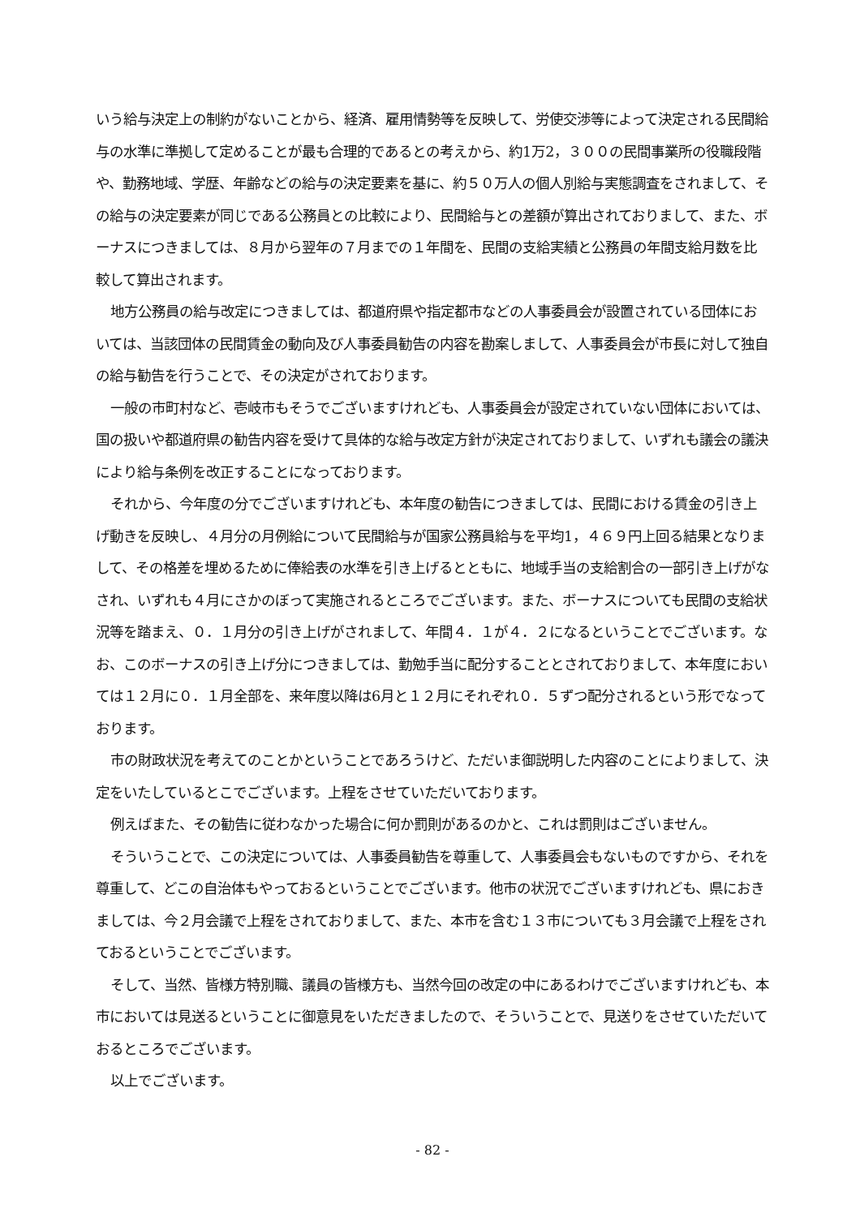いう給与決定上の制約がないことから、経済、雇用情勢等を反映して、労使交渉等によって決定される民間給与の水準に準拠して定めることが最も合理的であるとの考えから、約1万2，３００の民間事業所の役職段階や、勤務地域、学歴、年齢などの給与の決定要素を基に、約５０万人の個人別給与実態調査をされまして、その給与の決定要素が同じである公務員との比較により、民間給与との差額が算出されておりまして、また、ボーナスにつきましては、８月から翌年の７月までの１年間を、民間の支給実績と公務員の年間支給月数を比較して算出されます。
地方公務員の給与改定につきましては、都道府県や指定都市などの人事委員会が設置されている団体においては、当該団体の民間賃金の動向及び人事委員勧告の内容を勘案しまして、人事委員会が市長に対して独自の給与勧告を行うことで、その決定がされております。
一般の市町村など、壱岐市もそうでございますけれども、人事委員会が設定されていない団体においては、国の扱いや都道府県の勧告内容を受けて具体的な給与改定方針が決定されておりまして、いずれも議会の議決により給与条例を改正することになっております。
それから、今年度の分でございますけれども、本年度の勧告につきましては、民間における賃金の引き上げ動きを反映し、４月分の月例給について民間給与が国家公務員給与を平均1，４６９円上回る結果となりまして、その格差を埋めるために俸給表の水準を引き上げるとともに、地域手当の支給割合の一部引き上げがなされ、いずれも４月にさかのぼって実施されるところでございます。また、ボーナスについても民間の支給状況等を踏まえ、０．１月分の引き上げがされまして、年間４．１が４．２になるということでございます。なお、このボーナスの引き上げ分につきましては、勤勉手当に配分することとされておりまして、本年度においては１２月に０．１月全部を、来年度以降は6月と１２月にそれぞれ０．５ずつ配分されるという形でなっております。
市の財政状況を考えてのことかということであろうけど、ただいま御説明した内容のことによりまして、決定をいたしているとこでございます。上程をさせていただいております。
例えばまた、その勧告に従わなかった場合に何か罰則があるのかと、これは罰則はございません。
そういうことで、この決定については、人事委員勧告を尊重して、人事委員会もないものですから、それを尊重して、どこの自治体もやっておるということでございます。他市の状況でございますけれども、県におきましては、今２月会議で上程をされておりまして、また、本市を含む１３市についても３月会議で上程をされておるということでございます。
そして、当然、皆様方特別職、議員の皆様方も、当然今回の改定の中にあるわけでございますけれども、本市においては見送るということに御意見をいただきましたので、そういうことで、見送りをさせていただいておるところでございます。
以上でございます。
- 82 -